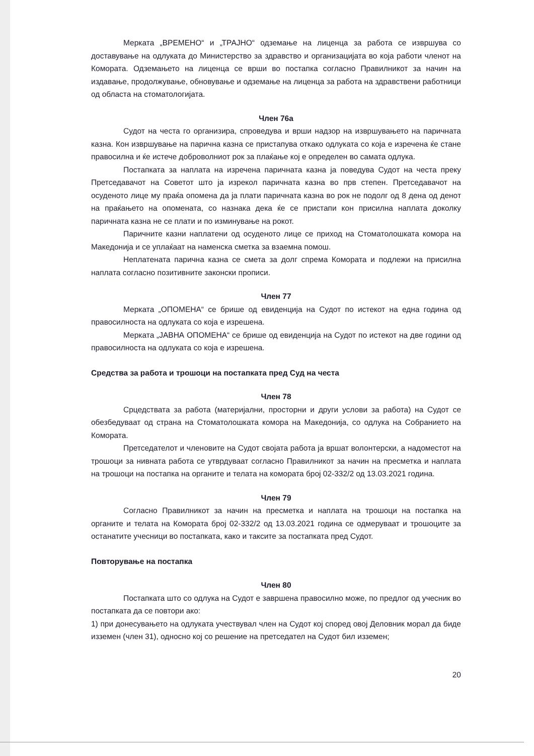Мерката „ВРЕМЕНО“ и „ТРАЈНО“ одземање на лиценца за работа се извршува со доставување на одлуката до Министерство за здравство и организацијата во која работи членот на Комората. Одземањето на лиценца се врши во постапка согласно Правилникот за начин на издавање, продолжување, обновување и одземање на лиценца за работа на здравствени работници од областа на стоматологијата.
Член 76а
Судот на честа го организира, спроведува и врши надзор на извршувањето на паричната казна. Кон извршување на парична казна се пристапува откако одлуката со која е изречена ќе стане правосилна и ќе истече доброволниот рок за плаќање кој е определен во самата одлука.
Постапката за наплата на изречена паричната казна ја поведува Судот на честа преку Претседавачот на Советот што ја изрекол паричната казна во прв степен. Претседавачот на осуденото лице му праќа опомена да ја плати паричната казна во рок не подолг од 8 дена од денот на праќањето на опомената, со назнака дека ќе се пристапи кон присилна наплата доколку паричната казна не се плати и по изминување на рокот.
Паричните казни наплатени од осуденото лице се приход на Стоматолошката комора на Македонија и се уплаќаат на наменска сметка за взаемна помош.
Неплатената парична казна се смета за долг спрема Комората и подлежи на присилна наплата согласно позитивните законски прописи.
Член 77
Мерката „ОПОМЕНА“ се брише од евиденција на Судот по истекот на една година од правосилноста на одлуката со која е изрешена.
Мерката „ЈАВНА ОПОМЕНА“ се брише од евиденција на Судот по истекот на две години од правосилноста на одлуката со која е изрешена.
Средства за работа и трошоци на постапката пред Суд на честа
Член 78
Срцедствата за работа (материјални, просторни и други услови за работа) на Судот се обезбедуваат од страна на Стоматолошката комора на Македонија, со одлука на Собранието на Комората.
Претседателот и членовите на Судот својата работа ја вршат волонтерски, а надоместот на трошоци за нивната работа се утврдуваат согласно Правилникот за начин на пресметка и наплата на трошоци на постапка на органите и телата на комората број 02-332/2 од 13.03.2021 година.
Член 79
Согласно Правилникот за начин на пресметка и наплата на трошоци на постапка на органите и телата на Комората број 02-332/2 од 13.03.2021 година се одмеруваат и трошоците за останатите учесници во постапката, како и таксите за постапката пред Судот.
Повторување на постапка
Член 80
Постапката што со одлука на Судот е завршена правосилно може, по предлог од учесник во постапката да се повтори ако:
1) при донесувањето на одлуката учествувал член на Судот кој според овој Деловник морал да биде изземен (член 31), односно кој со решение на претседател на Судот бил изземен;
20